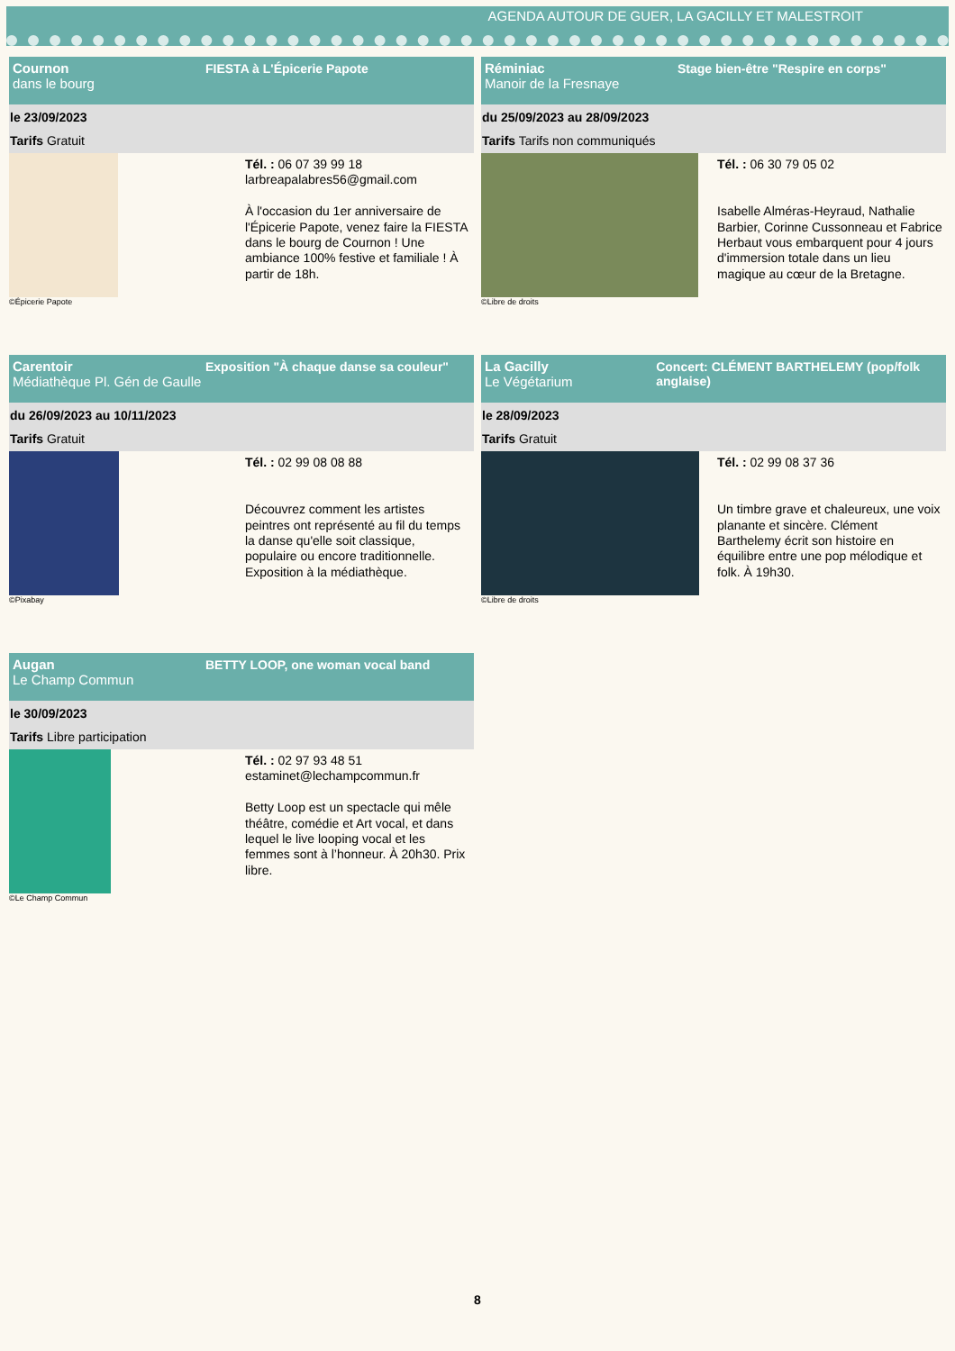AGENDA AUTOUR DE GUER, LA GACILLY ET MALESTROIT
Cournon
dans le bourg
FIESTA à L'Épicerie Papote
le 23/09/2023
Tarifs Gratuit
©Épicerie Papote
Tél. : 06 07 39 99 18
larbreapalabres56@gmail.com
À l'occasion du 1er anniversaire de l'Épicerie Papote, venez faire la FIESTA dans le bourg de Cournon ! Une ambiance 100% festive et familiale ! À partir de 18h.
Réminiac
Manoir de la Fresnaye
Stage bien-être "Respire en corps"
du 25/09/2023 au 28/09/2023
Tarifs Tarifs non communiqués
©Libre de droits
Tél. : 06 30 79 05 02
Isabelle Alméras-Heyraud, Nathalie Barbier, Corinne Cussonneau et Fabrice Herbaut vous embarquent pour 4 jours d'immersion totale dans un lieu magique au cœur de la Bretagne.
Carentoir
Médiathèque Pl. Gén de Gaulle
Exposition "À chaque danse sa couleur"
du 26/09/2023 au 10/11/2023
Tarifs Gratuit
©Pixabay
Tél. : 02 99 08 08 88
Découvrez comment les artistes peintres ont représenté au fil du temps la danse qu'elle soit classique, populaire ou encore traditionnelle. Exposition à la médiathèque.
La Gacilly
Le Végétarium
Concert: CLÉMENT BARTHELEMY (pop/folk anglaise)
le 28/09/2023
Tarifs Gratuit
©Libre de droits
Tél. : 02 99 08 37 36
Un timbre grave et chaleureux, une voix planante et sincère. Clément Barthelemy écrit son histoire en équilibre entre une pop mélodique et folk. À 19h30.
Augan
Le Champ Commun
BETTY LOOP, one woman vocal band
le 30/09/2023
Tarifs Libre participation
©Le Champ Commun
Tél. : 02 97 93 48 51
estaminet@lechampcommun.fr
Betty Loop est un spectacle qui mêle théâtre, comédie et Art vocal, et dans lequel le live looping vocal et les femmes sont à l’honneur. À 20h30. Prix libre.
8